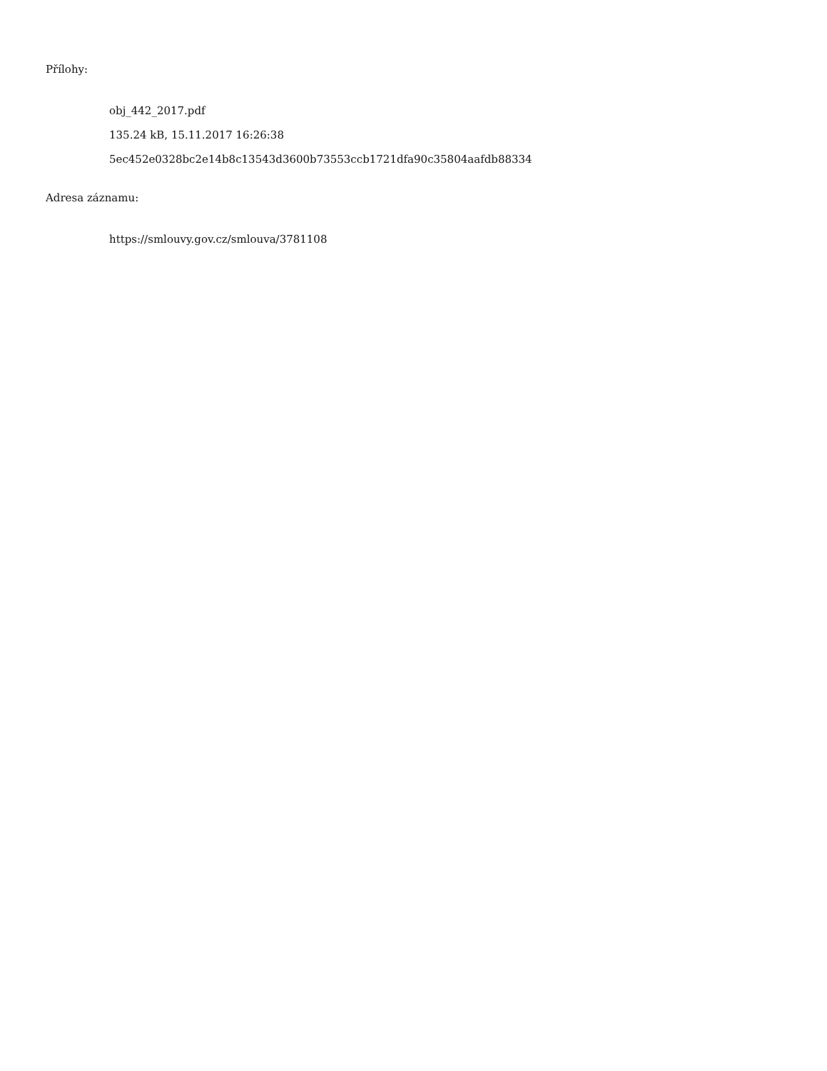Přílohy:
obj_442_2017.pdf
135.24 kB, 15.11.2017 16:26:38
5ec452e0328bc2e14b8c13543d3600b73553ccb1721dfa90c35804aafdb88334
Adresa záznamu:
https://smlouvy.gov.cz/smlouva/3781108